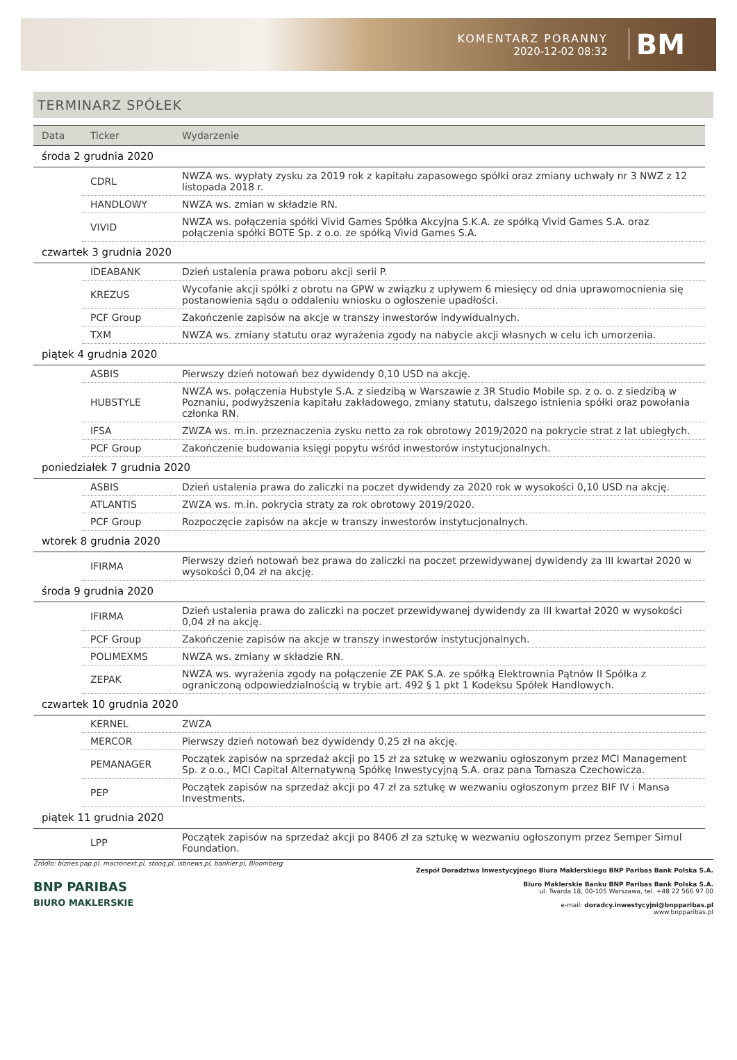KOMENTARZ PORANNY
2020-12-02 08:32
BM
TERMINARZ SPÓŁEK
| Data | Ticker | Wydarzenie |
| --- | --- | --- |
| środa 2 grudnia 2020 | | |
| | CDRL | NWZA ws. wypłaty zysku za 2019 rok z kapitału zapasowego spółki oraz zmiany uchwały nr 3 NWZ z 12 listopada 2018 r. |
| | HANDLOWY | NWZA ws. zmian w składzie RN. |
| | VIVID | NWZA ws. połączenia spółki Vivid Games Spółka Akcyjna S.K.A. ze spółką Vivid Games S.A. oraz połączenia spółki BOTE Sp. z o.o. ze spółką Vivid Games S.A. |
| czwartek 3 grudnia 2020 | | |
| | IDEABANK | Dzień ustalenia prawa poboru akcji serii P. |
| | KREZUS | Wycofanie akcji spółki z obrotu na GPW w związku z upływem 6 miesięcy od dnia uprawomocnienia się postanowienia sądu o oddaleniu wniosku o ogłoszenie upadłości. |
| | PCF Group | Zakończenie zapisów na akcje w transzy inwestorów indywidualnych. |
| | TXM | NWZA ws. zmiany statutu oraz wyrażenia zgody na nabycie akcji własnych w celu ich umorzenia. |
| piątek 4 grudnia 2020 | | |
| | ASBIS | Pierwszy dzień notowań bez dywidendy 0,10 USD na akcję. |
| | HUBSTYLE | NWZA ws. połączenia Hubstyle S.A. z siedzibą w Warszawie z 3R Studio Mobile sp. z o. o. z siedzibą w Poznaniu, podwyższenia kapitału zakładowego, zmiany statutu, dalszego istnienia spółki oraz powołania członka RN. |
| | IFSA | ZWZA ws. m.in. przeznaczenia zysku netto za rok obrotowy 2019/2020 na pokrycie strat z lat ubiegłych. |
| | PCF Group | Zakończenie budowania księgi popytu wśród inwestorów instytucjonalnych. |
| poniedziałek 7 grudnia 2020 | | |
| | ASBIS | Dzień ustalenia prawa do zaliczki na poczet dywidendy za 2020 rok w wysokości 0,10 USD na akcję. |
| | ATLANTIS | ZWZA ws. m.in. pokrycia straty za rok obrotowy 2019/2020. |
| | PCF Group | Rozpoczęcie zapisów na akcje w transzy inwestorów instytucjonalnych. |
| wtorek 8 grudnia 2020 | | |
| | IFIRMA | Pierwszy dzień notowań bez prawa do zaliczki na poczet przewidywanej dywidendy za III kwartał 2020 w wysokości 0,04 zł na akcję. |
| środa 9 grudnia 2020 | | |
| | IFIRMA | Dzień ustalenia prawa do zaliczki na poczet przewidywanej dywidendy za III kwartał 2020 w wysokości 0,04 zł na akcję. |
| | PCF Group | Zakończenie zapisów na akcje w transzy inwestorów instytucjonalnych. |
| | POLIMEXMS | NWZA ws. zmiany w składzie RN. |
| | ZEPAK | NWZA ws. wyrażenia zgody na połączenie ZE PAK S.A. ze spółką Elektrownia Pątnów II Spółka z ograniczoną odpowiedzialnością w trybie art. 492 § 1 pkt 1 Kodeksu Spółek Handlowych. |
| czwartek 10 grudnia 2020 | | |
| | KERNEL | ZWZA |
| | MERCOR | Pierwszy dzień notowań bez dywidendy 0,25 zł na akcję. |
| | PEMANAGER | Początek zapisów na sprzedaż akcji po 15 zł za sztukę w wezwaniu ogłoszonym przez MCI Management Sp. z o.o., MCI Capital Alternatywną Spółkę Inwestycyjną S.A. oraz pana Tomasza Czechowicza. |
| | PEP | Początek zapisów na sprzedaż akcji po 47 zł za sztukę w wezwaniu ogłoszonym przez BIF IV i Mansa Investments. |
| piątek 11 grudnia 2020 | | |
| | LPP | Początek zapisów na sprzedaż akcji po 8406 zł za sztukę w wezwaniu ogłoszonym przez Semper Simul Foundation. |
Źródło: biznes.pap.pl. macronext.pl, stooq.pl, isbnews.pl, bankier.pl, Bloomberg
BNP PARIBAS
BIURO MAKLERSKIE
Zespół Doradztwa Inwestycyjnego Biura Maklerskiego BNP Paribas Bank Polska S.A.
Biuro Maklerskie Banku BNP Paribas Bank Polska S.A.
ul. Twarda 18, 00-105 Warszawa, tel. +48 22 566 97 00
e-mail: doradcy.inwestycyjni@bnpparibas.pl
www.bnpparibas.pl